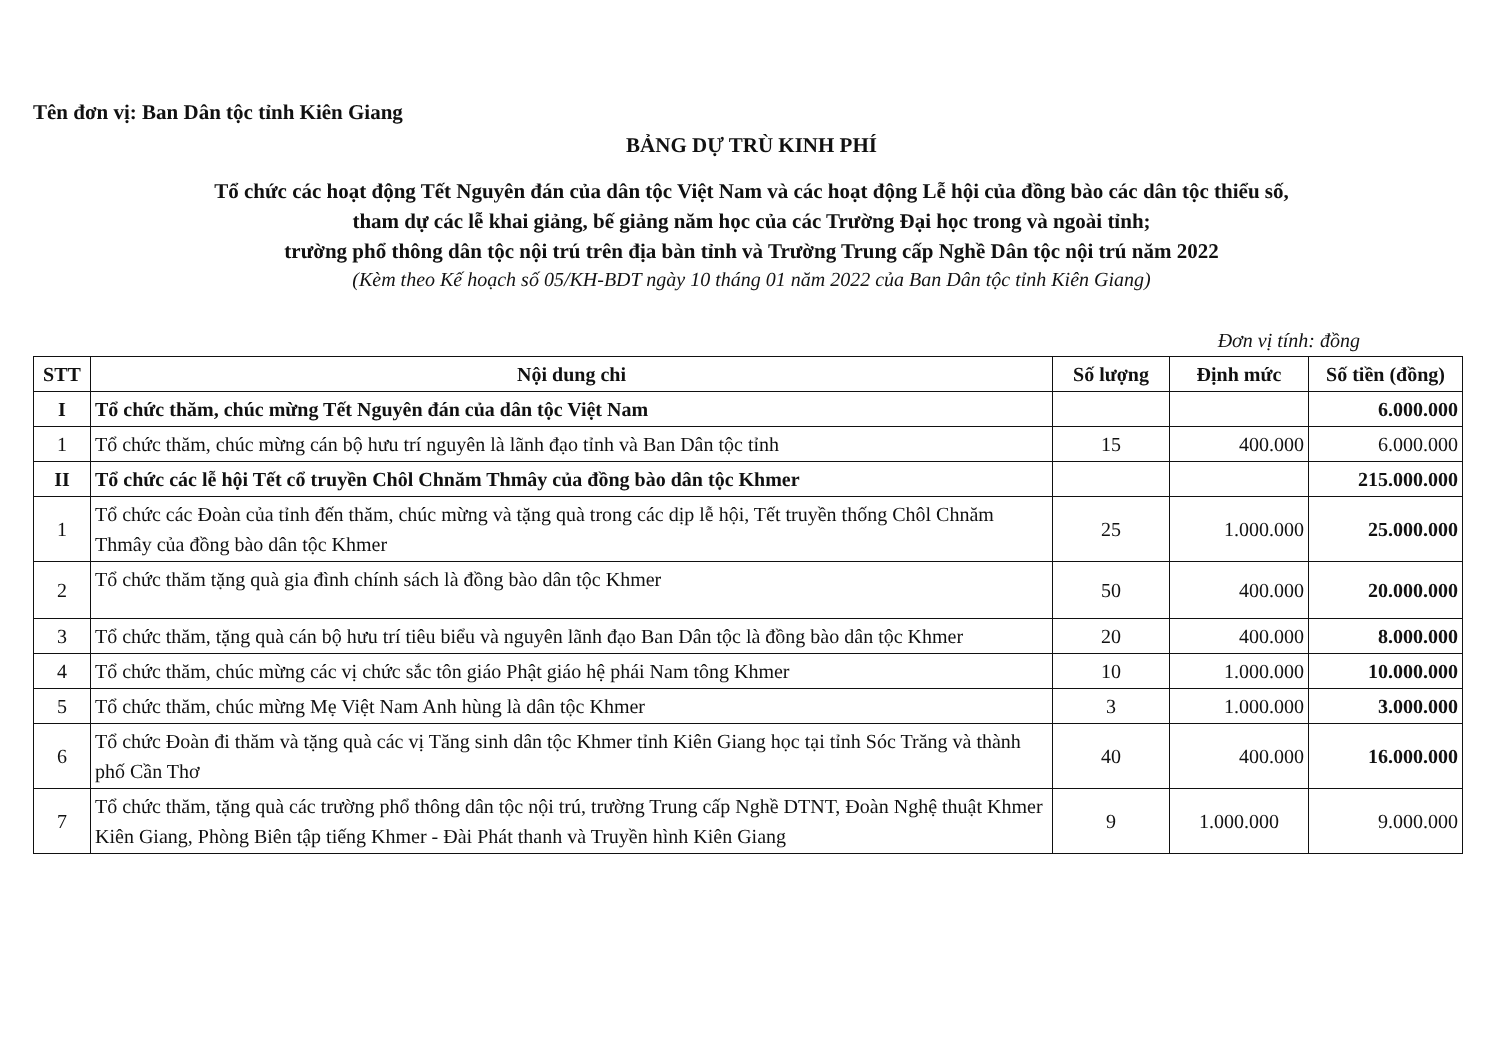Tên đơn vị: Ban Dân tộc tỉnh Kiên Giang
BẢNG DỰ TRÙ KINH PHÍ
Tổ chức các hoạt động Tết Nguyên đán của dân tộc Việt Nam và các hoạt động Lễ hội của đồng bào các dân tộc thiểu số,
tham dự các lễ khai giảng, bế giảng năm học của các Trường Đại học trong và ngoài tỉnh;
trường phổ thông dân tộc nội trú trên địa bàn tỉnh và Trường Trung cấp Nghề Dân tộc nội trú năm 2022
(Kèm theo Kế hoạch số 05/KH-BDT ngày 10 tháng 01 năm 2022 của Ban Dân tộc tỉnh Kiên Giang)
Đơn vị tính: đồng
| STT | Nội dung chi | Số lượng | Định mức | Số tiền (đồng) |
| --- | --- | --- | --- | --- |
| I | Tổ chức thăm, chúc mừng Tết Nguyên đán của dân tộc Việt Nam | | | 6.000.000 |
| 1 | Tổ chức thăm, chúc mừng cán bộ hưu trí nguyên là lãnh đạo tỉnh và Ban Dân tộc tỉnh | 15 | 400.000 | 6.000.000 |
| II | Tổ chức các lễ hội Tết cổ truyền Chôl Chnăm Thmây của đồng bào dân tộc Khmer | | | 215.000.000 |
| 1 | Tổ chức các Đoàn của tỉnh đến thăm, chúc mừng và tặng quà trong các dịp lễ hội, Tết truyền thống Chôl Chnăm Thmây của đồng bào dân tộc Khmer | 25 | 1.000.000 | 25.000.000 |
| 2 | Tổ chức thăm tặng quà gia đình chính sách là đồng bào dân tộc Khmer | 50 | 400.000 | 20.000.000 |
| 3 | Tổ chức thăm, tặng quà cán bộ hưu trí tiêu biểu và nguyên lãnh đạo Ban Dân tộc là đồng bào dân tộc Khmer | 20 | 400.000 | 8.000.000 |
| 4 | Tổ chức thăm, chúc mừng các vị chức sắc tôn giáo Phật giáo hệ phái Nam tông Khmer | 10 | 1.000.000 | 10.000.000 |
| 5 | Tổ chức thăm, chúc mừng Mẹ Việt Nam Anh hùng là dân tộc Khmer | 3 | 1.000.000 | 3.000.000 |
| 6 | Tổ chức Đoàn đi thăm và tặng quà các vị Tăng sinh dân tộc Khmer tỉnh Kiên Giang học tại tỉnh Sóc Trăng và thành phố Cần Thơ | 40 | 400.000 | 16.000.000 |
| 7 | Tổ chức thăm, tặng quà các trường phổ thông dân tộc nội trú, trường Trung cấp Nghề DTNT, Đoàn Nghệ thuật Khmer Kiên Giang, Phòng Biên tập tiếng Khmer - Đài Phát thanh và Truyền hình Kiên Giang | 9 | 1.000.000 | 9.000.000 |